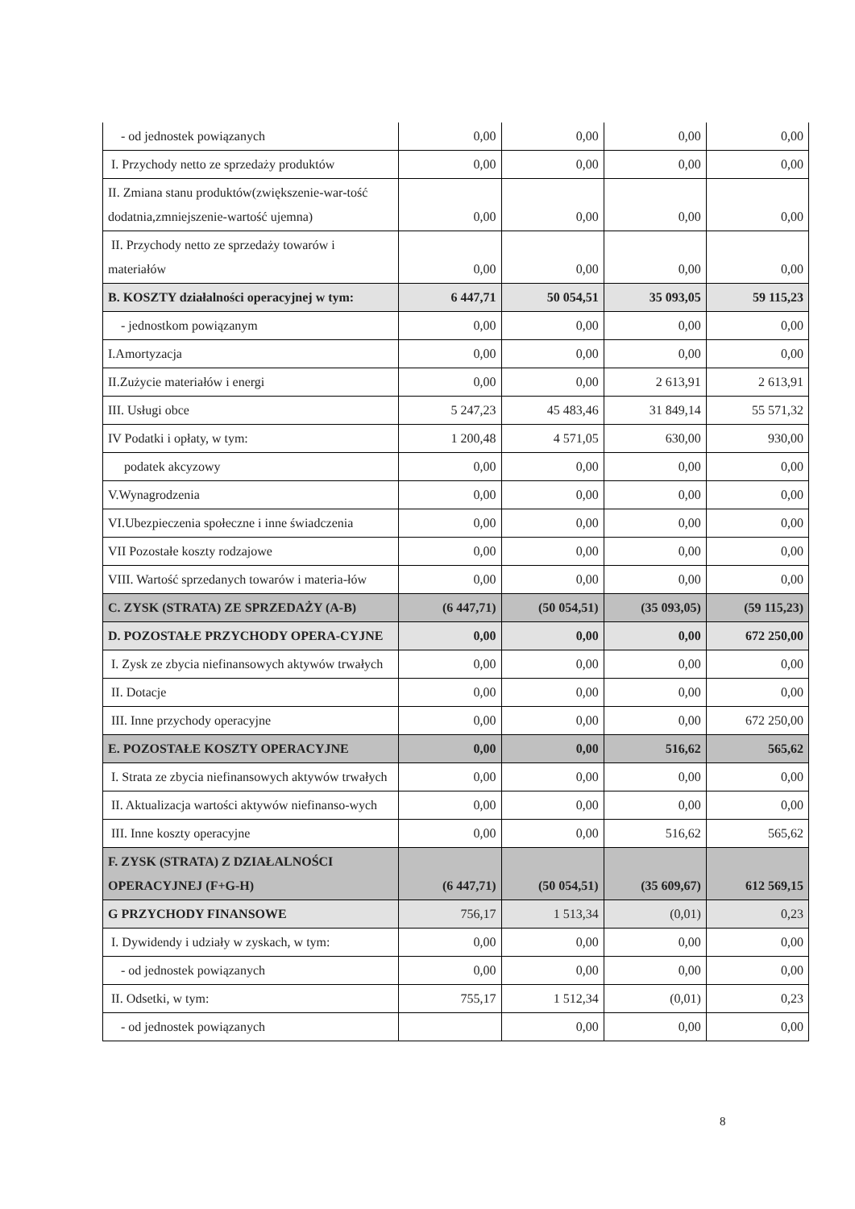| - od jednostek powiązanych | 0,00 | 0,00 | 0,00 | 0,00 |
| I. Przychody netto ze sprzedaży produktów | 0,00 | 0,00 | 0,00 | 0,00 |
| II. Zmiana stanu produktów(zwiększenie-war-tość dodatnia,zmniejszenie-wartość ujemna) | 0,00 | 0,00 | 0,00 | 0,00 |
| II. Przychody netto ze sprzedaży towarów i materiałów | 0,00 | 0,00 | 0,00 | 0,00 |
| B. KOSZTY działalności operacyjnej w tym: | 6 447,71 | 50 054,51 | 35 093,05 | 59 115,23 |
| - jednostkom powiązanym | 0,00 | 0,00 | 0,00 | 0,00 |
| I.Amortyzacja | 0,00 | 0,00 | 0,00 | 0,00 |
| II.Zużycie materiałów i energi | 0,00 | 0,00 | 2 613,91 | 2 613,91 |
| III. Usługi obce | 5 247,23 | 45 483,46 | 31 849,14 | 55 571,32 |
| IV Podatki i opłaty, w tym: | 1 200,48 | 4 571,05 | 630,00 | 930,00 |
| podatek akcyzowy | 0,00 | 0,00 | 0,00 | 0,00 |
| V.Wynagrodzenia | 0,00 | 0,00 | 0,00 | 0,00 |
| VI.Ubezpieczenia społeczne i inne świadczenia | 0,00 | 0,00 | 0,00 | 0,00 |
| VII Pozostałe koszty rodzajowe | 0,00 | 0,00 | 0,00 | 0,00 |
| VIII. Wartość sprzedanych towarów i materia-łów | 0,00 | 0,00 | 0,00 | 0,00 |
| C. ZYSK (STRATA) ZE SPRZEDAŻY (A-B) | (6 447,71) | (50 054,51) | (35 093,05) | (59 115,23) |
| D. POZOSTAŁE PRZYCHODY OPERA-CYJNE | 0,00 | 0,00 | 0,00 | 672 250,00 |
| I. Zysk ze zbycia niefinansowych aktywów trwałych | 0,00 | 0,00 | 0,00 | 0,00 |
| II. Dotacje | 0,00 | 0,00 | 0,00 | 0,00 |
| III. Inne przychody operacyjne | 0,00 | 0,00 | 0,00 | 672 250,00 |
| E. POZOSTAŁE KOSZTY OPERACYJNE | 0,00 | 0,00 | 516,62 | 565,62 |
| I. Strata ze zbycia niefinansowych aktywów trwałych | 0,00 | 0,00 | 0,00 | 0,00 |
| II. Aktualizacja wartości aktywów niefinanso-wych | 0,00 | 0,00 | 0,00 | 0,00 |
| III. Inne koszty operacyjne | 0,00 | 0,00 | 516,62 | 565,62 |
| F. ZYSK (STRATA) Z DZIAŁALNOŚCI OPERACYJNEJ (F+G-H) | (6 447,71) | (50 054,51) | (35 609,67) | 612 569,15 |
| G PRZYCHODY FINANSOWE | 756,17 | 1 513,34 | (0,01) | 0,23 |
| I. Dywidendy i udziały w zyskach, w tym: | 0,00 | 0,00 | 0,00 | 0,00 |
| - od jednostek powiązanych | 0,00 | 0,00 | 0,00 | 0,00 |
| II. Odsetki, w tym: | 755,17 | 1 512,34 | (0,01) | 0,23 |
| - od jednostek powiązanych | | 0,00 | 0,00 | 0,00 |
8